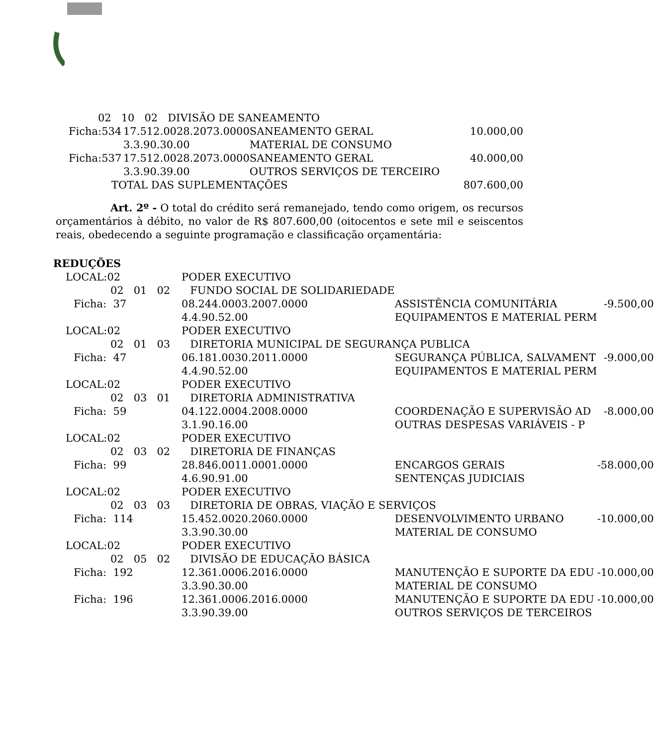| 02 10 02 DIVISÃO DE SANEAMENTO | | | |
| Ficha:534 | 17.512.0028.2073.0000 | SANEAMENTO GERAL | 10.000,00 |
| | 3.3.90.30.00 | MATERIAL DE CONSUMO | |
| Ficha:537 | 17.512.0028.2073.0000 | SANEAMENTO GERAL | 40.000,00 |
| | 3.3.90.39.00 | OUTROS SERVIÇOS DE TERCEIRO | |
| TOTAL DAS SUPLEMENTAÇÕES | | | 807.600,00 |
Art. 2º - O total do crédito será remanejado, tendo como origem, os recursos orçamentários à débito, no valor de R$ 807.600,00 (oitocentos e sete mil e seiscentos reais, obedecendo a seguinte programação e classificação orçamentária:
REDUÇÕES
| LOCAL:02 | PODER EXECUTIVO | | |
| 02 01 02 FUNDO SOCIAL DE SOLIDARIEDADE | | | |
| Ficha: 37 | 08.244.0003.2007.0000 | ASSISTÊNCIA COMUNITÁRIA | -9.500,00 |
| | 4.4.90.52.00 | EQUIPAMENTOS E MATERIAL PERM | |
| LOCAL:02 | PODER EXECUTIVO | | |
| 02 01 03 DIRETORIA MUNICIPAL DE SEGURANÇA PUBLICA | | | |
| Ficha: 47 | 06.181.0030.2011.0000 | SEGURANÇA PÚBLICA, SALVAMENT | -9.000,00 |
| | 4.4.90.52.00 | EQUIPAMENTOS E MATERIAL PERM | |
| LOCAL:02 | PODER EXECUTIVO | | |
| 02 03 01 DIRETORIA ADMINISTRATIVA | | | |
| Ficha: 59 | 04.122.0004.2008.0000 | COORDENAÇÃO E SUPERVISÃO AD | -8.000,00 |
| | 3.1.90.16.00 | OUTRAS DESPESAS VARIÁVEIS - P | |
| LOCAL:02 | PODER EXECUTIVO | | |
| 02 03 02 DIRETORIA DE FINANÇAS | | | |
| Ficha: 99 | 28.846.0011.0001.0000 | ENCARGOS GERAIS | -58.000,00 |
| | 4.6.90.91.00 | SENTENÇAS JUDICIAIS | |
| LOCAL:02 | PODER EXECUTIVO | | |
| 02 03 03 DIRETORIA DE OBRAS, VIAÇÃO E SERVIÇOS | | | |
| Ficha: 114 | 15.452.0020.2060.0000 | DESENVOLVIMENTO URBANO | -10.000,00 |
| | 3.3.90.30.00 | MATERIAL DE CONSUMO | |
| LOCAL:02 | PODER EXECUTIVO | | |
| 02 05 02 DIVISÃO DE EDUCAÇÃO BÁSICA | | | |
| Ficha: 192 | 12.361.0006.2016.0000 | MANUTENÇÃO E SUPORTE DA EDU | -10.000,00 |
| | 3.3.90.30.00 | MATERIAL DE CONSUMO | |
| Ficha: 196 | 12.361.0006.2016.0000 | MANUTENÇÃO E SUPORTE DA EDU | -10.000,00 |
| | 3.3.90.39.00 | OUTROS SERVIÇOS DE TERCEIROS | |